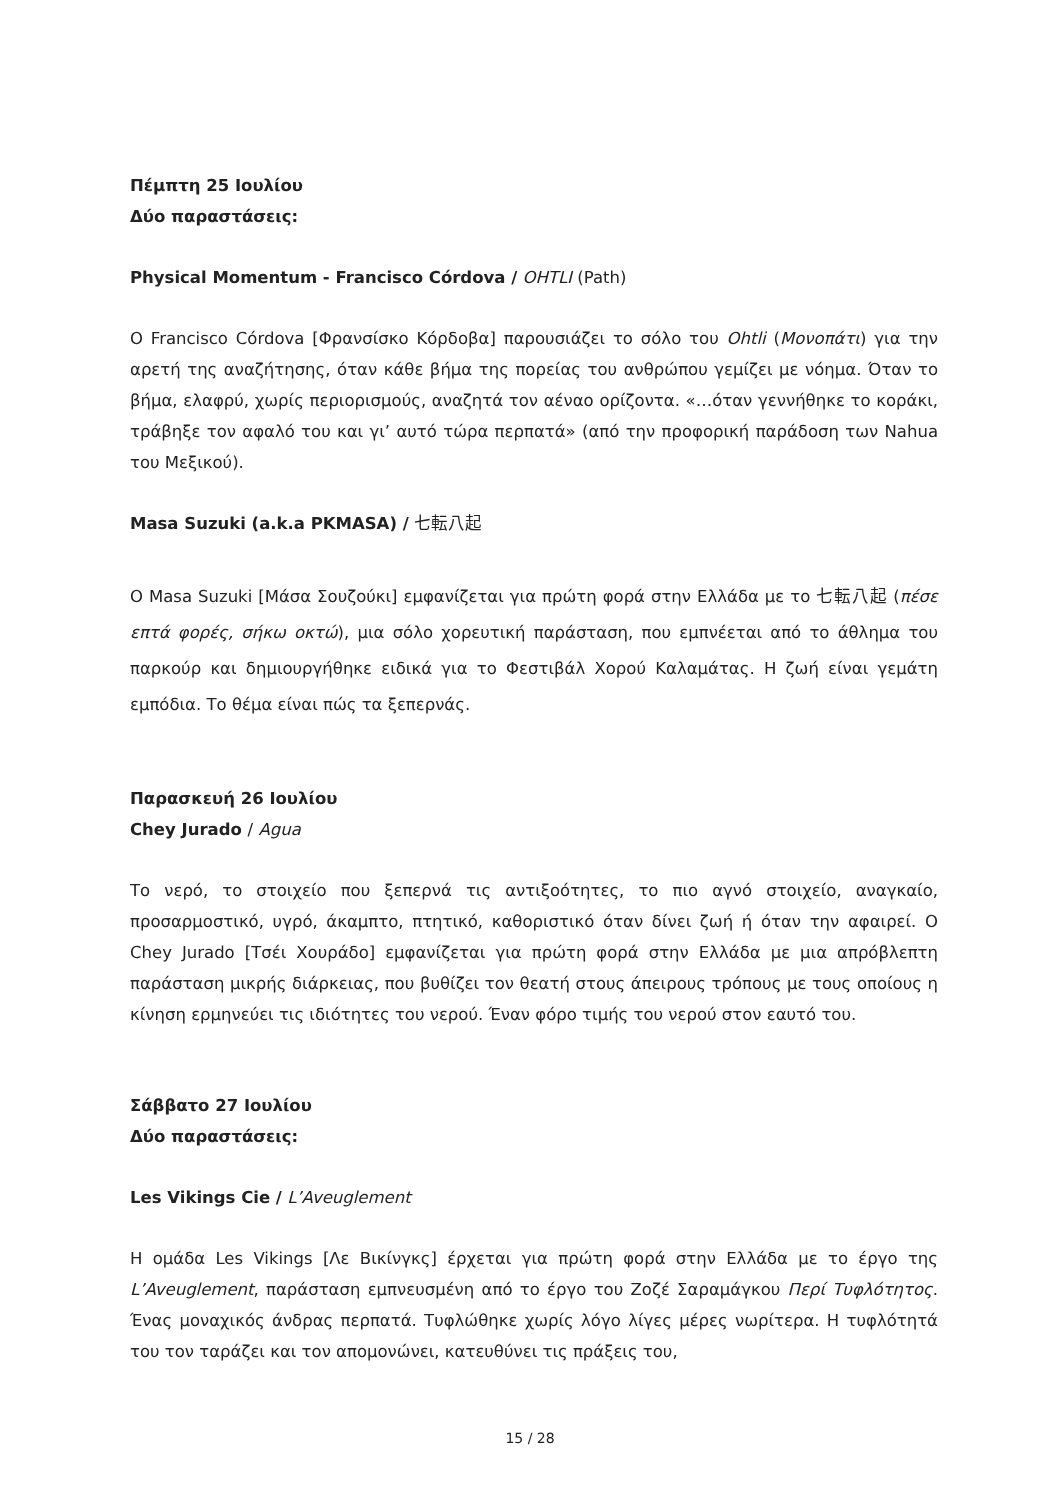Πέμπτη 25 Ιουλίου
Δύο παραστάσεις:
Physical Momentum - Francisco Córdova / OHTLI (Path)
Ο Francisco Córdova [Φρανσίσκο Κόρδοβα] παρουσιάζει το σόλο του Ohtli (Μονοπάτι) για την αρετή της αναζήτησης, όταν κάθε βήμα της πορείας του ανθρώπου γεμίζει με νόημα. Όταν το βήμα, ελαφρύ, χωρίς περιορισμούς, αναζητά τον αέναο ορίζοντα. «…όταν γεννήθηκε το κοράκι, τράβηξε τον αφαλό του και γι’ αυτό τώρα περπατά» (από την προφορική παράδοση των Nahua του Μεξικού).
Masa Suzuki (a.k.a PKMASA) / 七転八起
Ο Masa Suzuki [Μάσα Σουζούκι] εμφανίζεται για πρώτη φορά στην Ελλάδα με το 七転八起 (πέσε επτά φορές, σήκω οκτώ), μια σόλο χορευτική παράσταση, που εμπνέεται από το άθλημα του παρκούρ και δημιουργήθηκε ειδικά για το Φεστιβάλ Χορού Καλαμάτας. Η ζωή είναι γεμάτη εμπόδια. Το θέμα είναι πώς τα ξεπερνάς.
Παρασκευή 26 Ιουλίου
Chey Jurado / Agua
Το νερό, το στοιχείο που ξεπερνά τις αντιξοότητες, το πιο αγνό στοιχείο, αναγκαίο, προσαρμοστικό, υγρό, άκαμπτο, πτητικό, καθοριστικό όταν δίνει ζωή ή όταν την αφαιρεί. Ο Chey Jurado [Τσέι Χουράδο] εμφανίζεται για πρώτη φορά στην Ελλάδα με μια απρόβλεπτη παράσταση μικρής διάρκειας, που βυθίζει τον θεατή στους άπειρους τρόπους με τους οποίους η κίνηση ερμηνεύει τις ιδιότητες του νερού. Έναν φόρο τιμής του νερού στον εαυτό του.
Σάββατο 27 Ιουλίου
Δύο παραστάσεις:
Les Vikings Cie / L’Aveuglement
Η ομάδα Les Vikings [Λε Βικίνγκς] έρχεται για πρώτη φορά στην Ελλάδα με το έργο της L’Aveuglement, παράσταση εμπνευσμένη από το έργο του Ζοζέ Σαραμάγκου Περί Τυφλότητος. Ένας μοναχικός άνδρας περπατά. Τυφλώθηκε χωρίς λόγο λίγες μέρες νωρίτερα. Η τυφλότητά του τον ταράζει και τον απομονώνει, κατευθύνει τις πράξεις του,
15 / 28